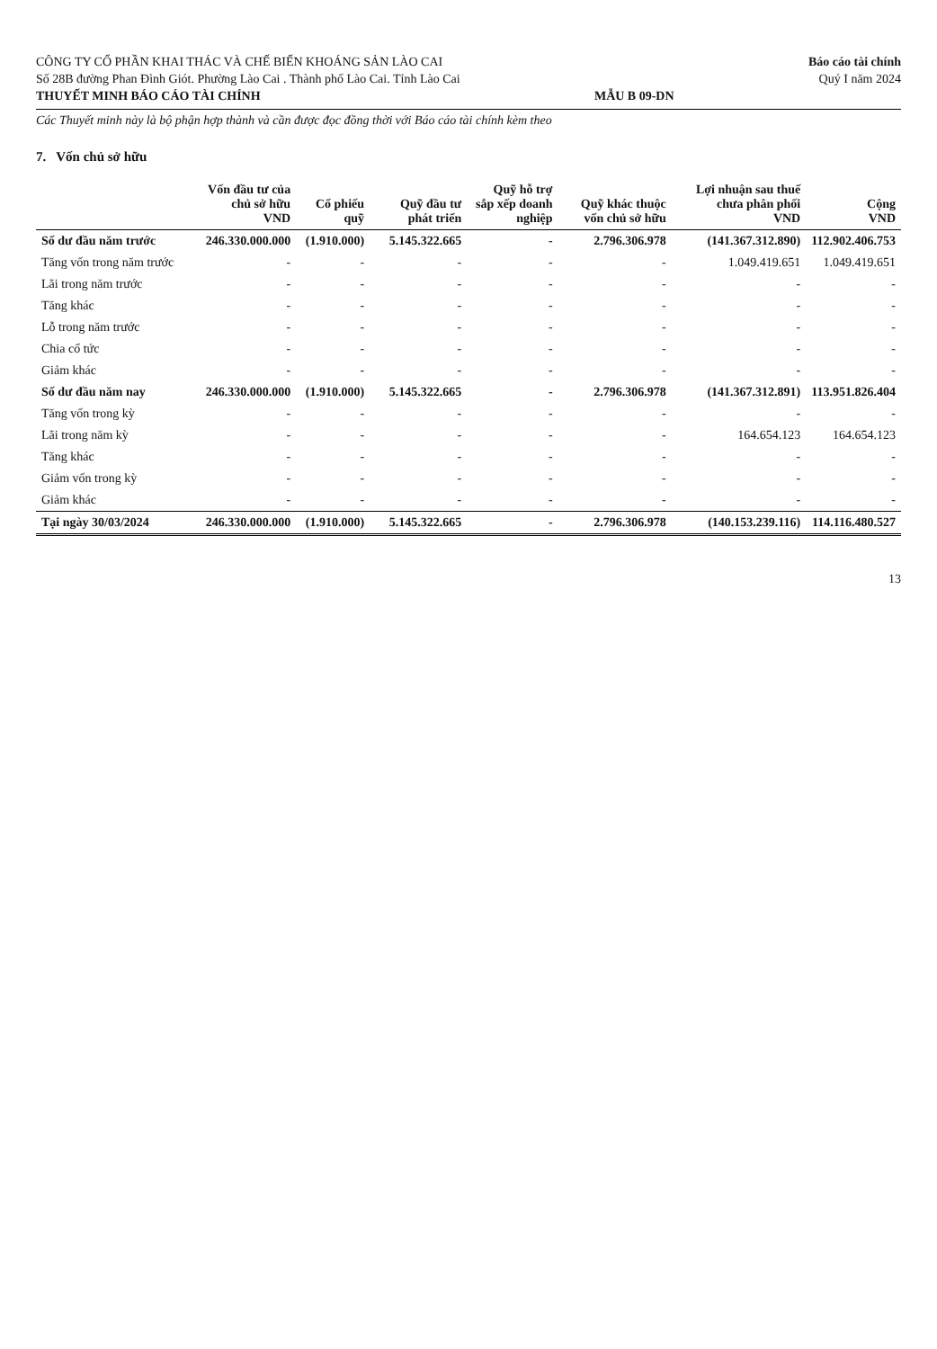CÔNG TY CỔ PHẦN KHAI THÁC VÀ CHẾ BIẾN KHOÁNG SẢN LÀO CAI
Số 28B đường Phan Đình Giót. Phường Lào Cai . Thành phố Lào Cai. Tỉnh Lào Cai
THUYẾT MINH BÁO CÁO TÀI CHÍNH
MẪU B 09-DN Báo cáo tài chính
Quý I năm 2024
Các Thuyết minh này là bộ phận hợp thành và cần được đọc đồng thời với Báo cáo tài chính kèm theo
7. Vốn chủ sở hữu
| | Vốn đầu tư của chủ sở hữu VND | Cổ phiếu quỹ | Quỹ đầu tư phát triển | Quỹ hỗ trợ sắp xếp doanh nghiệp | Quỹ khác thuộc vốn chủ sở hữu | Lợi nhuận sau thuế chưa phân phối VND | Cộng VND |
| --- | --- | --- | --- | --- | --- | --- | --- |
| Số dư đầu năm trước | 246.330.000.000 | (1.910.000) | 5.145.322.665 | - | 2.796.306.978 | (141.367.312.890) | 112.902.406.753 |
| Tăng vốn trong năm trước | - | - | - | - | - | 1.049.419.651 | 1.049.419.651 |
| Lãi trong năm trước | - | - | - | - | - | - | - |
| Tăng khác | - | - | - | - | - | - | - |
| Lỗ trong năm trước | - | - | - | - | - | - | - |
| Chia cổ tức | - | - | - | - | - | - | - |
| Giảm khác | - | - | - | - | - | - | - |
| Số dư đầu năm nay | 246.330.000.000 | (1.910.000) | 5.145.322.665 | - | 2.796.306.978 | (141.367.312.891) | 113.951.826.404 |
| Tăng vốn trong kỳ | - | - | - | - | - | - | - |
| Lãi trong năm kỳ | - | - | - | - | - | 164.654.123 | 164.654.123 |
| Tăng khác | - | - | - | - | - | - | - |
| Giảm vốn trong kỳ | - | - | - | - | - | - | - |
| Giảm khác | - | - | - | - | - | - | - |
| Tại ngày 30/03/2024 | 246.330.000.000 | (1.910.000) | 5.145.322.665 | - | 2.796.306.978 | (140.153.239.116) | 114.116.480.527 |
13